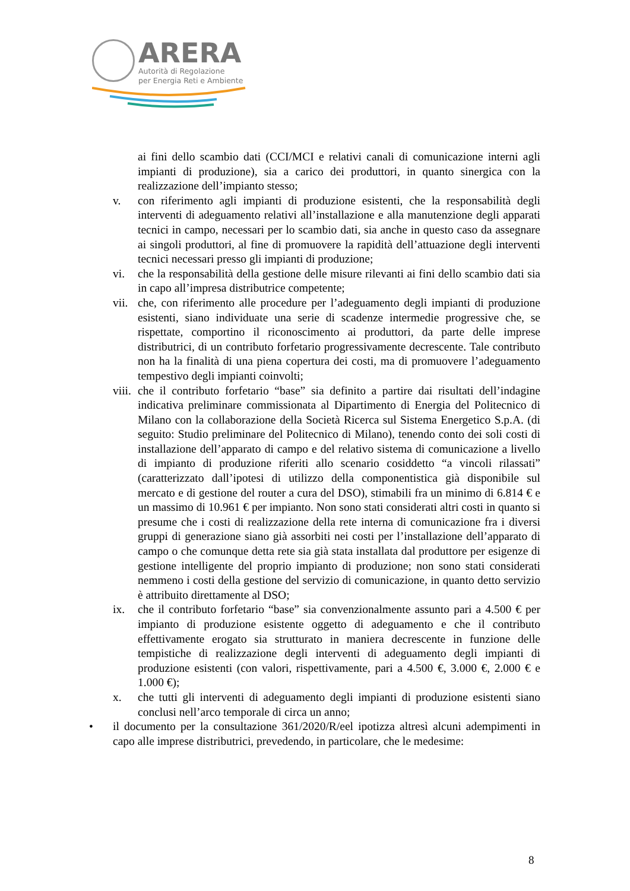ARERA
Autorità di Regolazione
per Energia Reti e Ambiente
ai fini dello scambio dati (CCI/MCI e relativi canali di comunicazione interni agli impianti di produzione), sia a carico dei produttori, in quanto sinergica con la realizzazione dell’impianto stesso;
v. con riferimento agli impianti di produzione esistenti, che la responsabilità degli interventi di adeguamento relativi all’installazione e alla manutenzione degli apparati tecnici in campo, necessari per lo scambio dati, sia anche in questo caso da assegnare ai singoli produttori, al fine di promuovere la rapidità dell’attuazione degli interventi tecnici necessari presso gli impianti di produzione;
vi. che la responsabilità della gestione delle misure rilevanti ai fini dello scambio dati sia in capo all’impresa distributrice competente;
vii.
che, con riferimento alle procedure per l’adeguamento degli impianti di produzione esistenti, siano individuate una serie di scadenze intermedie progressive che, se rispettate, comportino il riconoscimento ai produttori, da parte delle imprese distributrici, di un contributo forfetario progressivamente decrescente. Tale contributo non ha la finalità di una piena copertura dei costi, ma di promuovere l’adeguamento tempestivo degli impianti coinvolti;
viii.
che il contributo forfetario “base” sia definito a partire dai risultati dell’indagine indicativa preliminare commissionata al Dipartimento di Energia del Politecnico di Milano con la collaborazione della Società Ricerca sul Sistema Energetico S.p.A. (di seguito: Studio preliminare del Politecnico di Milano), tenendo conto dei soli costi di installazione dell’apparato di campo e del relativo sistema di comunicazione a livello di impianto di produzione riferiti allo scenario cosiddetto “a vincoli rilassati” (caratterizzato dall’ipotesi di utilizzo della componentistica già disponibile sul mercato e di gestione del router a cura del DSO), stimabili fra un minimo di 6.814 € e un massimo di 10.961 € per impianto. Non sono stati considerati altri costi in quanto si presume che i costi di realizzazione della rete interna di comunicazione fra i diversi gruppi di generazione siano già assorbiti nei costi per l’installazione dell’apparato di campo o che comunque detta rete sia già stata installata dal produttore per esigenze di gestione intelligente del proprio impianto di produzione; non sono stati considerati nemmeno i costi della gestione del servizio di comunicazione, in quanto detto servizio è attribuito direttamente al DSO;
ix. che il contributo forfetario “base” sia convenzionalmente assunto pari a 4.500 € per impianto di produzione esistente oggetto di adeguamento e che il contributo effettivamente erogato sia strutturato in maniera decrescente in funzione delle tempistiche di realizzazione degli interventi di adeguamento degli impianti di produzione esistenti (con valori, rispettivamente, pari a 4.500 €, 3.000 €, 2.000 € e 1.000 €);
x. che tutti gli interventi di adeguamento degli impianti di produzione esistenti siano conclusi nell’arco temporale di circa un anno;
• il documento per la consultazione 361/2020/R/eel ipotizza altresì alcuni adempimenti in capo alle imprese distributrici, prevedendo, in particolare, che le medesime:
8